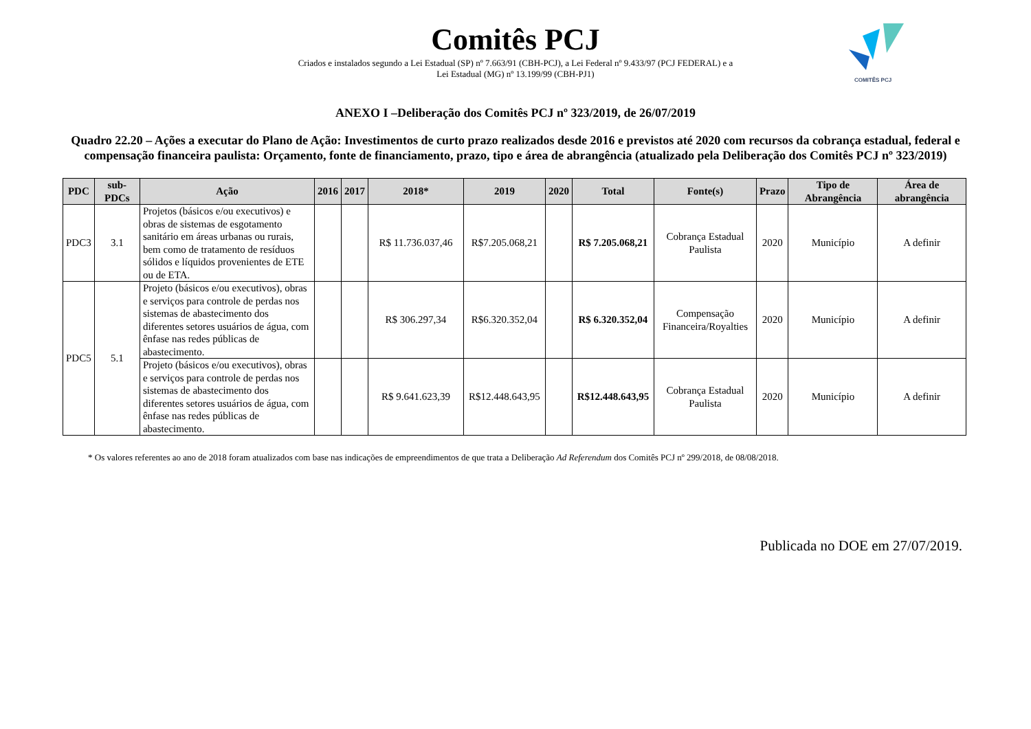Comitês PCJ
Criados e instalados segundo a Lei Estadual (SP) nº 7.663/91 (CBH-PCJ), a Lei Federal nº 9.433/97 (PCJ FEDERAL) e a
Lei Estadual (MG) nº 13.199/99 (CBH-PJ1)
COMITÊS PCJ
ANEXO I –Deliberação dos Comitês PCJ nº 323/2019, de 26/07/2019
Quadro 22.20 – Ações a executar do Plano de Ação: Investimentos de curto prazo realizados desde 2016 e previstos até 2020 com recursos da cobrança estadual, federal e compensação financeira paulista: Orçamento, fonte de financiamento, prazo, tipo e área de abrangência (atualizado pela Deliberação dos Comitês PCJ nº 323/2019)
| PDC | sub-PDCs | Ação | 2016 | 2017 | 2018* | 2019 | 2020 | Total | Fonte(s) | Prazo | Tipo de Abrangência | Área de abrangência |
| --- | --- | --- | --- | --- | --- | --- | --- | --- | --- | --- | --- | --- |
| PDC3 | 3.1 | Projetos (básicos e/ou executivos) e obras de sistemas de esgotamento sanitário em áreas urbanas ou rurais, bem como de tratamento de resíduos sólidos e líquidos provenientes de ETE ou de ETA. | | | R$ 11.736.037,46 | R$7.205.068,21 | | R$ 7.205.068,21 | Cobrança Estadual Paulista | 2020 | Município | A definir |
| PDC5 | 5.1 | Projeto (básicos e/ou executivos), obras e serviços para controle de perdas nos sistemas de abastecimento dos diferentes setores usuários de água, com ênfase nas redes públicas de abastecimento. | | | R$ 306.297,34 | R$6.320.352,04 | | R$ 6.320.352,04 | Compensação Financeira/Royalties | 2020 | Município | A definir |
| | | Projeto (básicos e/ou executivos), obras e serviços para controle de perdas nos sistemas de abastecimento dos diferentes setores usuários de água, com ênfase nas redes públicas de abastecimento. | | | R$ 9.641.623,39 | R$12.448.643,95 | | R$12.448.643,95 | Cobrança Estadual Paulista | 2020 | Município | A definir |
* Os valores referentes ao ano de 2018 foram atualizados com base nas indicações de empreendimentos de que trata a Deliberação Ad Referendum dos Comitês PCJ nº 299/2018, de 08/08/2018.
Publicada no DOE em 27/07/2019.